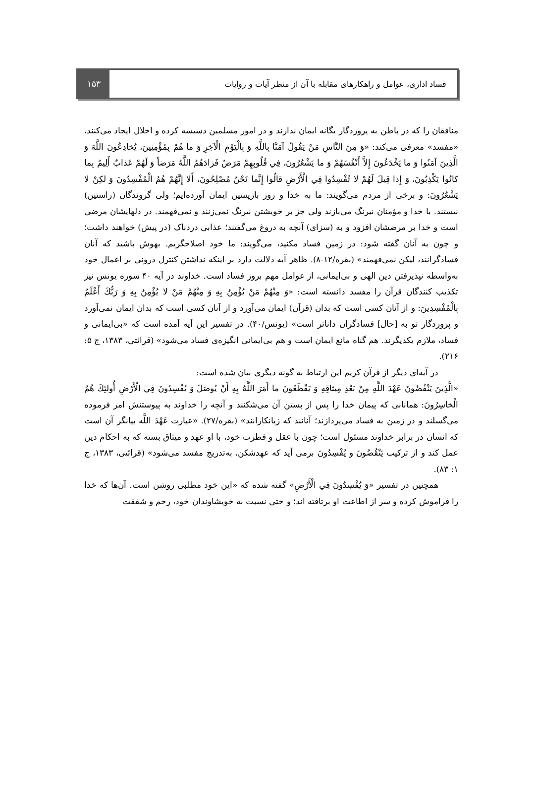۱۵۳ فساد اداری، عوامل و راهکارهای مقابله با آن از منظر آیات و روایات
منافقان را که در باطن به پروردگار یگانه ایمان ندارند و در امور مسلمین دسیسه کرده و اخلال ایجاد می‌کنند، «مفسد» معرفی می‌کند: «وَ مِنَ النَّاسِ مَنْ يَقُولُ آمَنَّا بِاللَّهِ وَ بِالْيَوْمِ الْآخِرِ وَ ما هُمْ بِمُؤْمِنِينَ، يُخادِعُونَ اللَّهَ وَ الَّذِينَ آمَنُوا وَ ما يَخْدَعُونَ إِلاَّ أَنْفُسَهُمْ وَ ما يَشْعُرُونَ، فِي قُلُوبِهِمْ مَرَضٌ فَزادَهُمُ اللَّهُ مَرَضاً وَ لَهُمْ عَذابٌ أَلِيمٌ بِما كانُوا يَكْذِبُونَ، وَ إِذا قِيلَ لَهُمْ لا تُفْسِدُوا فِي الْأَرْضِ قالُوا إِنَّما نَحْنُ مُصْلِحُونَ، أَلا إِنَّهُمْ هُمُ الْمُفْسِدُونَ وَ لكِنْ لا يَشْعُرُونَ: و برخی از مردم می‌گویند: ما به خدا و روز بازپسین ایمان آورده‌ایم؛ ولی گروندگان (راستین) نیستند. با خدا و مؤمنان نیرنگ می‌بازند ولی جز بر خویشتن نیرنگ نمی‌زنند و نمی‌فهمند. در دلهایشان مرضی است و خدا بر مرضشان افزود و به (سزای) آنچه به دروغ می‌گفتند؛ عذابی دردناک (در پیش) خواهند داشت؛ و چون به آنان گفته شود: در زمین فساد مکنید، می‌گویند: ما خود اصلاحگریم. بهوش باشید که آنان فسادگرانند، لیکن نمی‌فهمند» (بقره/۱۲-۸). ظاهر آیه دلالت دارد بر اینکه نداشتن کنترل درونی بر اعمال خود به‌واسطه نپذیرفتن دین الهی و بی‌ایمانی، از عوامل مهم بروز فساد است. خداوند در آیه ۴۰ سوره یونس نیز تکذیب کنندگان قرآن را مفسد دانسته است: «وَ مِنْهُمْ مَنْ يُؤْمِنُ بِهِ وَ مِنْهُمْ مَنْ لا يُؤْمِنُ بِهِ وَ رَبُّكَ أَعْلَمُ بِالْمُفْسِدِينَ: و از آنان کسی است که بدان (قرآن) ایمان می‌آورد و از آنان کسی است که بدان ایمان نمی‌آورد و پروردگار تو به [حال] فسادگران داناتر است» (یونس/۴۰). در تفسیر این آیه آمده است که «بی‌ایمانی و فساد، ملازم یکدیگرند. هم گناه مانع ایمان است و هم بی‌ایمانی انگیزه‌ی فساد می‌شود» (قرائتی، ۱۳۸۳، ج ۵: ۲۱۶).
در آیه‌ای دیگر از قرآن کریم این ارتباط به گونه دیگری بیان شده است:
«الَّذِينَ يَنْقُضُونَ عَهْدَ اللَّهِ مِنْ بَعْدِ مِيثاقِهِ وَ يَقْطَعُونَ ما أَمَرَ اللَّهُ بِهِ أَنْ يُوصَلَ وَ يُفْسِدُونَ فِي الْأَرْضِ أُولئِكَ هُمُ الْخاسِرُونَ: همانانی که پیمان خدا را پس از بستن آن می‌شکنند و آنچه را خداوند به پیوستنش امر فرموده می‌گسلند و در زمین به فساد می‌پردازند؛ آنانند که زیانکارانند» (بقره/۲۷). «عبارت عَهْدَ اللَّه بیانگر آن است که انسان در برابر خداوند مسئول است؛ چون با عقل و فطرت خود، با او عهد و میثاق بسته که به احکام دین عمل کند و از ترکیب يَنْقُضُونَ و يُفْسِدُونَ برمی آید که عهدشکن، به‌تدریج مفسد می‌شود» (قرائتی، ۱۳۸۳، ج ۱: ۸۳).
همچنین در تفسیر «وَ يُفْسِدُونَ فِي الْأَرْضِ» گفته شده که «این خود مطلبی روشن است. آن‌ها که خدا را فراموش کرده و سر از اطاعت او برتافته اند؛ و حتی نسبت به خویشاوندان خود، رحم و شفقت